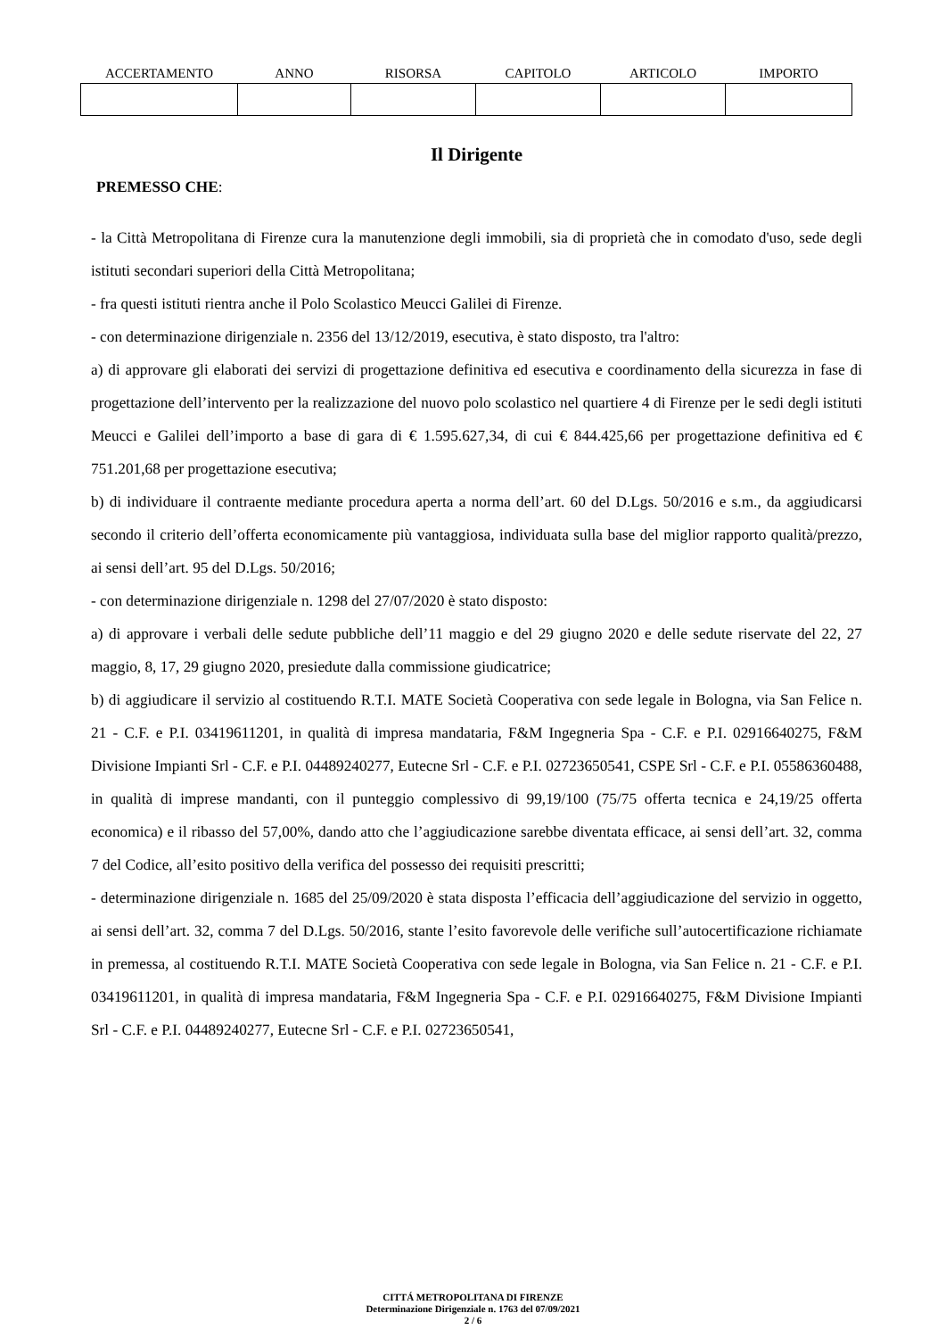| ACCERTAMENTO | ANNO | RISORSA | CAPITOLO | ARTICOLO | IMPORTO |
| --- | --- | --- | --- | --- | --- |
Il Dirigente
PREMESSO CHE:
- la Città Metropolitana di Firenze cura la manutenzione degli immobili, sia di proprietà che in comodato d'uso, sede degli istituti secondari superiori della Città Metropolitana;
- fra questi istituti rientra anche il Polo Scolastico Meucci Galilei di Firenze.
- con determinazione dirigenziale n. 2356 del 13/12/2019, esecutiva, è stato disposto, tra l'altro:
a) di approvare gli elaborati dei servizi di progettazione definitiva ed esecutiva e coordinamento della sicurezza in fase di progettazione dell’intervento per la realizzazione del nuovo polo scolastico nel quartiere 4 di Firenze per le sedi degli istituti Meucci e Galilei dell’importo a base di gara di € 1.595.627,34, di cui € 844.425,66 per progettazione definitiva ed € 751.201,68 per progettazione esecutiva;
b) di individuare il contraente mediante procedura aperta a norma dell’art. 60 del D.Lgs. 50/2016 e s.m., da aggiudicarsi secondo il criterio dell’offerta economicamente più vantaggiosa, individuata sulla base del miglior rapporto qualità/prezzo, ai sensi dell’art. 95 del D.Lgs. 50/2016;
- con determinazione dirigenziale n. 1298 del 27/07/2020 è stato disposto:
a) di approvare i verbali delle sedute pubbliche dell’11 maggio e del 29 giugno 2020 e delle sedute riservate del 22, 27 maggio, 8, 17, 29 giugno 2020, presiedute dalla commissione giudicatrice;
b) di aggiudicare il servizio al costituendo R.T.I. MATE Società Cooperativa con sede legale in Bologna, via San Felice n. 21 - C.F. e P.I. 03419611201, in qualità di impresa mandataria, F&M Ingegneria Spa - C.F. e P.I. 02916640275, F&M Divisione Impianti Srl - C.F. e P.I. 04489240277, Eutecne Srl - C.F. e P.I. 02723650541, CSPE Srl - C.F. e P.I. 05586360488, in qualità di imprese mandanti, con il punteggio complessivo di 99,19/100 (75/75 offerta tecnica e 24,19/25 offerta economica) e il ribasso del 57,00%, dando atto che l’aggiudicazione sarebbe diventata efficace, ai sensi dell’art. 32, comma 7 del Codice, all’esito positivo della verifica del possesso dei requisiti prescritti;
- determinazione dirigenziale n. 1685 del 25/09/2020 è stata disposta l’efficacia dell’aggiudicazione del servizio in oggetto, ai sensi dell’art. 32, comma 7 del D.Lgs. 50/2016, stante l’esito favorevole delle verifiche sull’autocertificazione richiamate in premessa, al costituendo R.T.I. MATE Società Cooperativa con sede legale in Bologna, via San Felice n. 21 - C.F. e P.I. 03419611201, in qualità di impresa mandataria, F&M Ingegneria Spa - C.F. e P.I. 02916640275, F&M Divisione Impianti Srl - C.F. e P.I. 04489240277, Eutecne Srl - C.F. e P.I. 02723650541,
CITTÁ METROPOLITANA DI FIRENZE
Determinazione Dirigenziale n. 1763 del 07/09/2021
2 / 6